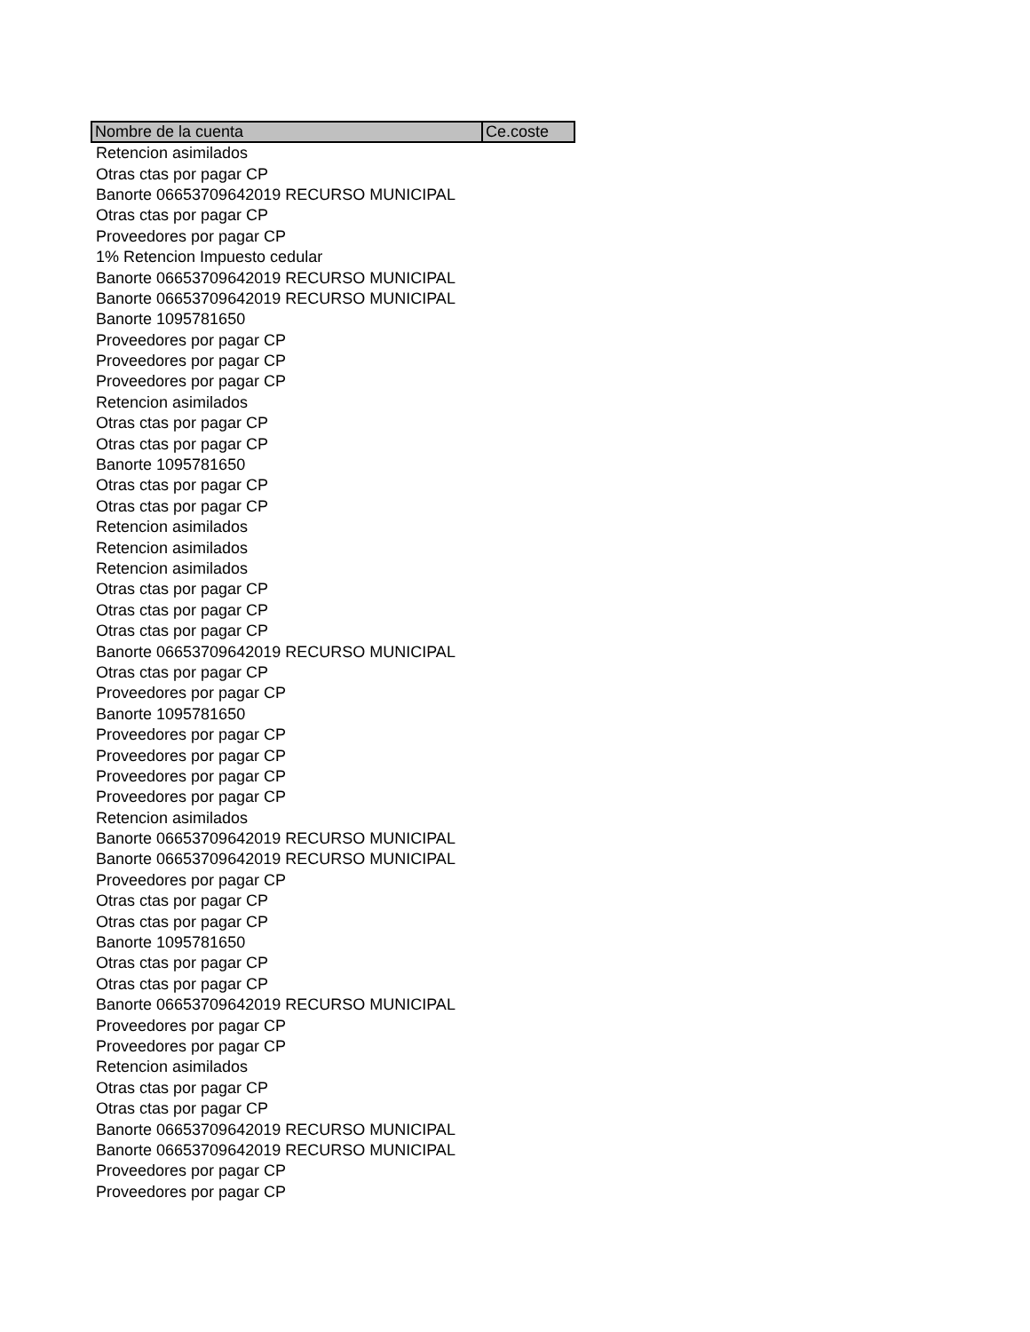| Nombre de la cuenta | Ce.coste |
| --- | --- |
| Retencion asimilados | |
| Otras ctas por pagar CP | |
| Banorte 06653709642019 RECURSO MUNICIPAL | |
| Otras ctas por pagar CP | |
| Proveedores por pagar CP | |
| 1% Retencion Impuesto cedular | |
| Banorte 06653709642019 RECURSO MUNICIPAL | |
| Banorte 06653709642019 RECURSO MUNICIPAL | |
| Banorte 1095781650 | |
| Proveedores por pagar CP | |
| Proveedores por pagar CP | |
| Proveedores por pagar CP | |
| Retencion asimilados | |
| Otras ctas por pagar CP | |
| Otras ctas por pagar CP | |
| Banorte 1095781650 | |
| Otras ctas por pagar CP | |
| Otras ctas por pagar CP | |
| Retencion asimilados | |
| Retencion asimilados | |
| Retencion asimilados | |
| Otras ctas por pagar CP | |
| Otras ctas por pagar CP | |
| Otras ctas por pagar CP | |
| Banorte 06653709642019 RECURSO MUNICIPAL | |
| Otras ctas por pagar CP | |
| Proveedores por pagar CP | |
| Banorte 1095781650 | |
| Proveedores por pagar CP | |
| Proveedores por pagar CP | |
| Proveedores por pagar CP | |
| Proveedores por pagar CP | |
| Retencion asimilados | |
| Banorte 06653709642019 RECURSO MUNICIPAL | |
| Banorte 06653709642019 RECURSO MUNICIPAL | |
| Proveedores por pagar CP | |
| Otras ctas por pagar CP | |
| Otras ctas por pagar CP | |
| Banorte 1095781650 | |
| Otras ctas por pagar CP | |
| Otras ctas por pagar CP | |
| Banorte 06653709642019 RECURSO MUNICIPAL | |
| Proveedores por pagar CP | |
| Proveedores por pagar CP | |
| Retencion asimilados | |
| Otras ctas por pagar CP | |
| Otras ctas por pagar CP | |
| Banorte 06653709642019 RECURSO MUNICIPAL | |
| Banorte 06653709642019 RECURSO MUNICIPAL | |
| Proveedores por pagar CP | |
| Proveedores por pagar CP | |